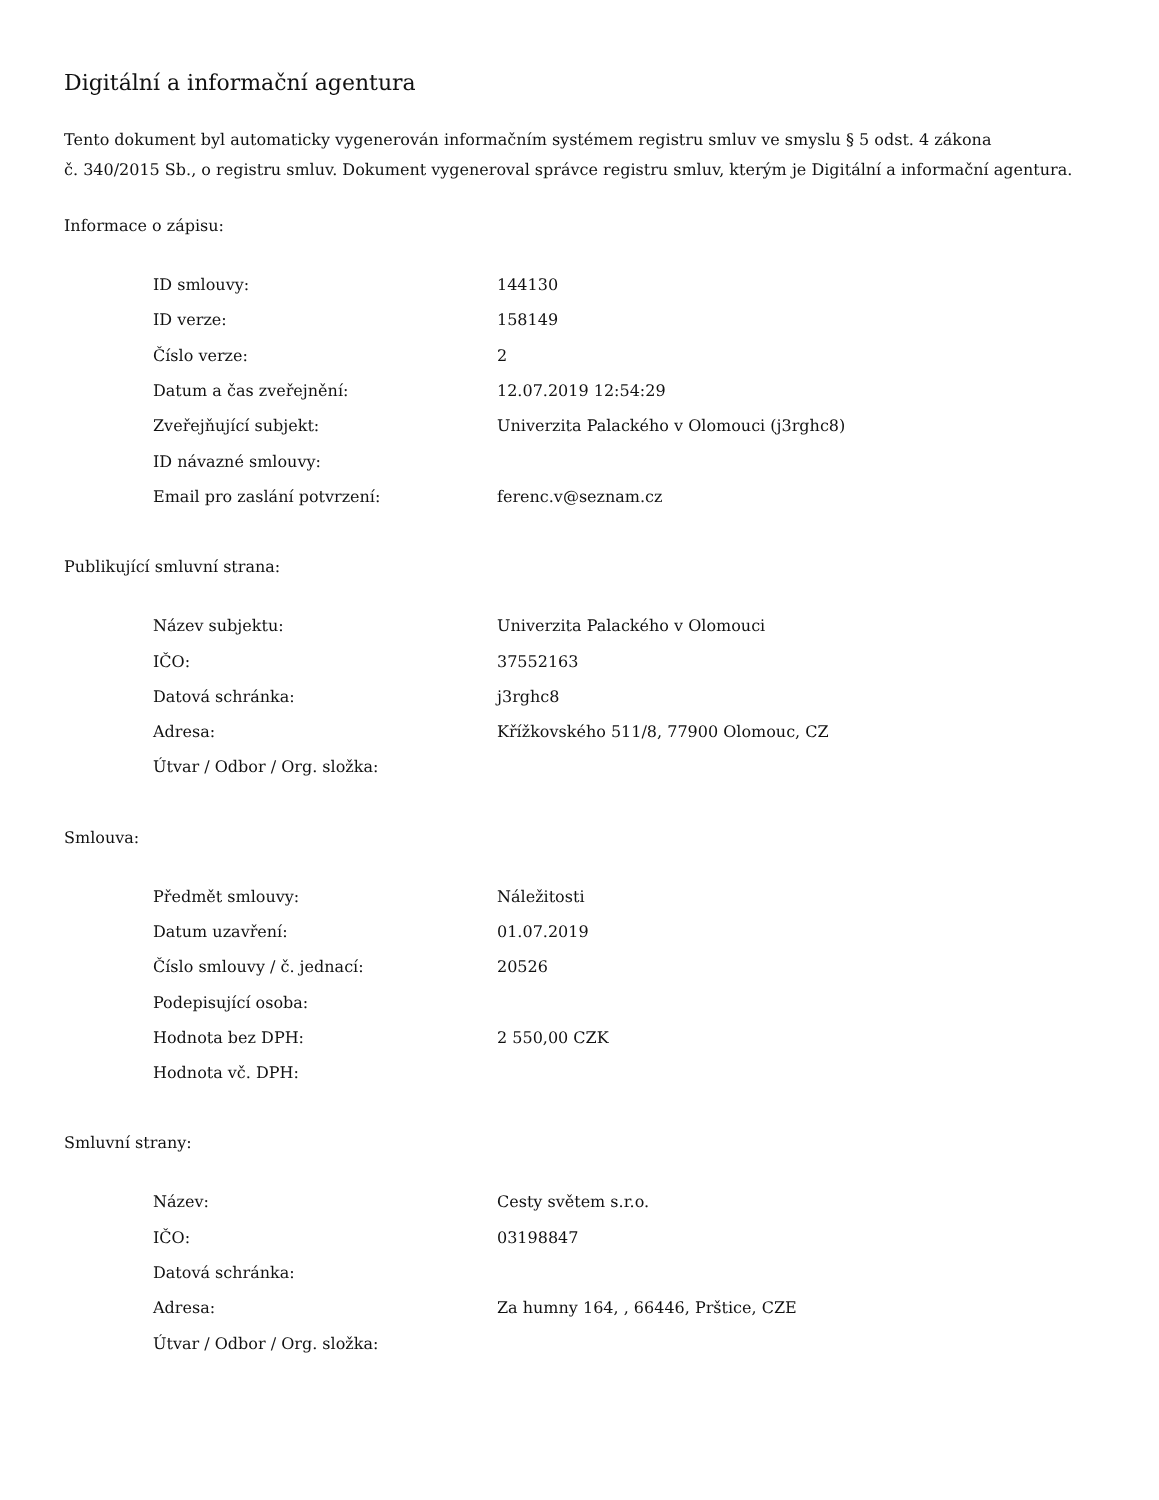Digitální a informační agentura
Tento dokument byl automaticky vygenerován informačním systémem registru smluv ve smyslu § 5 odst. 4 zákona
č. 340/2015 Sb., o registru smluv. Dokument vygeneroval správce registru smluv, kterým je Digitální a informační agentura.
Informace o zápisu:
| ID smlouvy: | 144130 |
| ID verze: | 158149 |
| Číslo verze: | 2 |
| Datum a čas zveřejnění: | 12.07.2019 12:54:29 |
| Zveřejňující subjekt: | Univerzita Palackého v Olomouci (j3rghc8) |
| ID návazné smlouvy: | |
| Email pro zaslání potvrzení: | ferenc.v@seznam.cz |
Publikující smluvní strana:
| Název subjektu: | Univerzita Palackého v Olomouci |
| IČO: | 37552163 |
| Datová schránka: | j3rghc8 |
| Adresa: | Křížkovského 511/8, 77900 Olomouc, CZ |
| Útvar / Odbor / Org. složka: | |
Smlouva:
| Předmět smlouvy: | Náležitosti |
| Datum uzavření: | 01.07.2019 |
| Číslo smlouvy / č. jednací: | 20526 |
| Podepisující osoba: | |
| Hodnota bez DPH: | 2 550,00 CZK |
| Hodnota vč. DPH: | |
Smluvní strany:
| Název: | Cesty světem s.r.o. |
| IČO: | 03198847 |
| Datová schránka: | |
| Adresa: | Za humny 164, , 66446, Prštice, CZE |
| Útvar / Odbor / Org. složka: | |